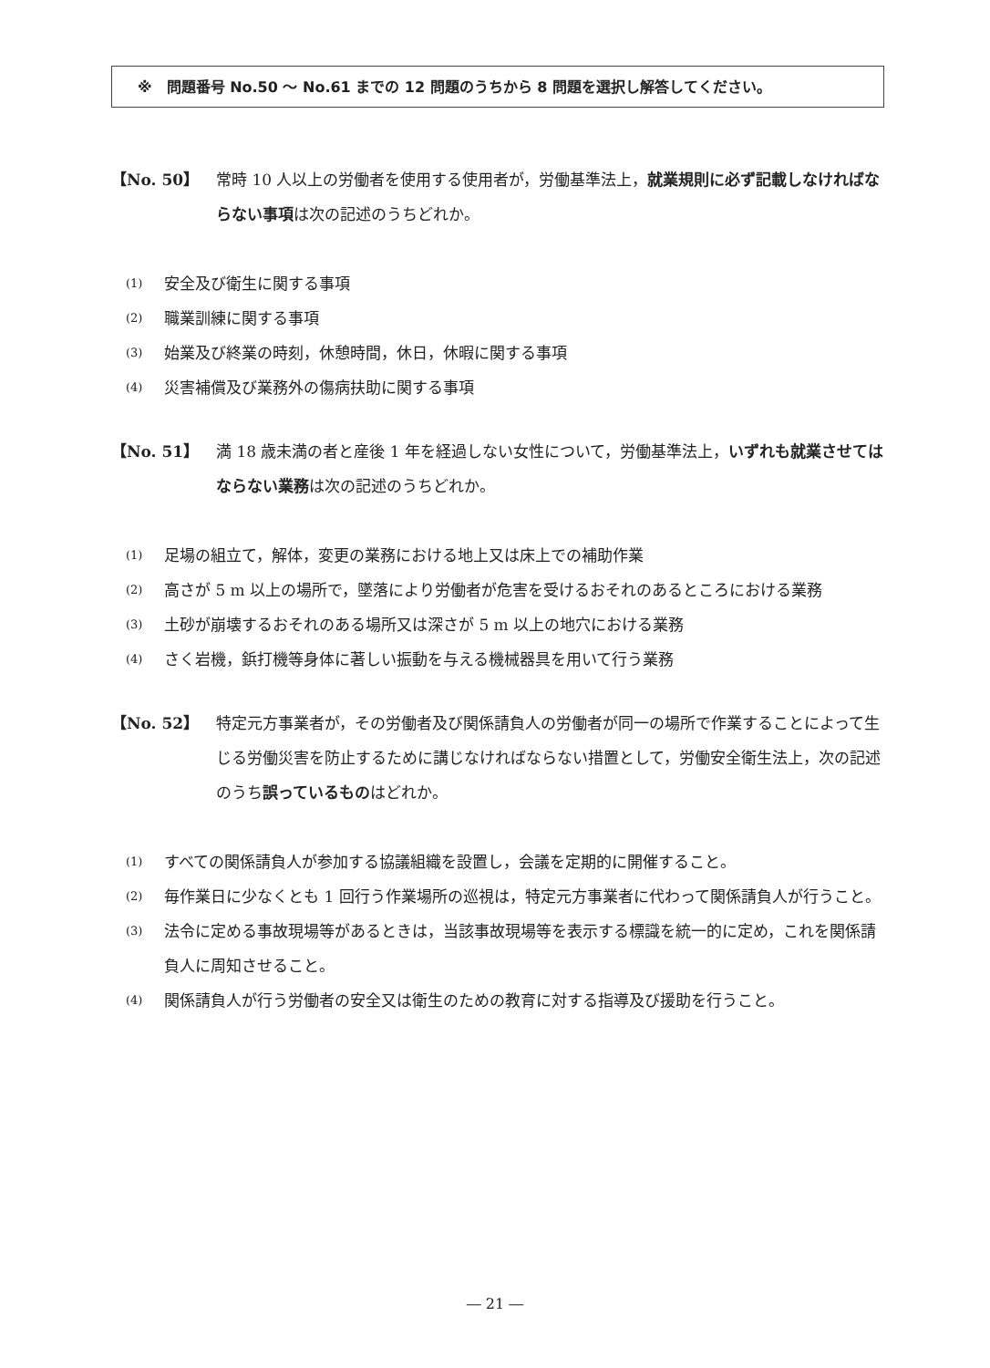※　問題番号 No.50 ～ No.61 までの 12 問題のうちから 8 問題を選択し解答してください。
【No. 50】 常時 10 人以上の労働者を使用する使用者が，労働基準法上，就業規則に必ず記載しなければならない事項は次の記述のうちどれか。
(1)
安全及び衛生に関する事項
(2)
職業訓練に関する事項
(3)
始業及び終業の時刻，休憩時間，休日，休暇に関する事項
(4)
災害補償及び業務外の傷病扶助に関する事項
【No. 51】 満 18 歳未満の者と産後 1 年を経過しない女性について，労働基準法上，いずれも就業させてはならない業務は次の記述のうちどれか。
(1)
足場の組立て，解体，変更の業務における地上又は床上での補助作業
(2)
高さが 5 m 以上の場所で，墜落により労働者が危害を受けるおそれのあるところにおける業務
(3)
土砂が崩壊するおそれのある場所又は深さが 5 m 以上の地穴における業務
(4)
さく岩機，鋲打機等身体に著しい振動を与える機械器具を用いて行う業務
【No. 52】 特定元方事業者が，その労働者及び関係請負人の労働者が同一の場所で作業することによって生じる労働災害を防止するために講じなければならない措置として，労働安全衛生法上，次の記述のうち誤っているものはどれか。
(1)
すべての関係請負人が参加する協議組織を設置し，会議を定期的に開催すること。
(2)
毎作業日に少なくとも 1 回行う作業場所の巡視は，特定元方事業者に代わって関係請負人が行うこと。
(3)
法令に定める事故現場等があるときは，当該事故現場等を表示する標識を統一的に定め，これを関係請負人に周知させること。
(4)
関係請負人が行う労働者の安全又は衛生のための教育に対する指導及び援助を行うこと。
― 21 ―